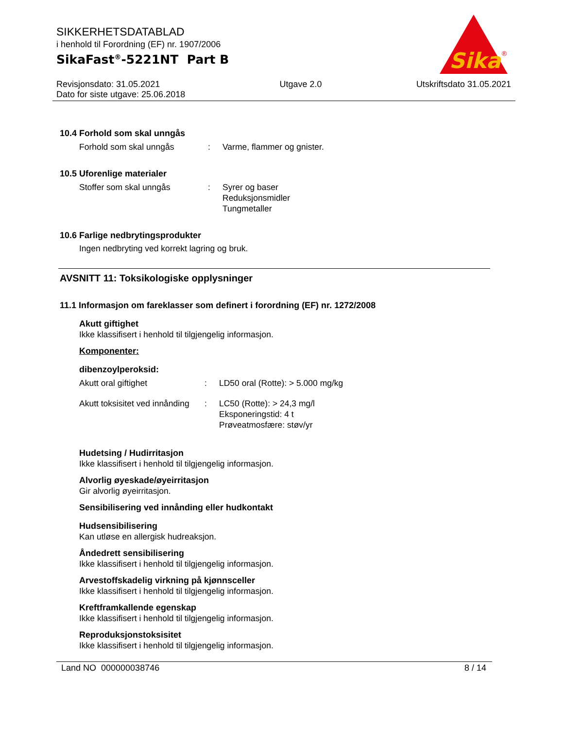SIKKERHETSDATABLAD
i henhold til Forordning (EF) nr. 1907/2006
SikaFast<sup>®</sup>-5221NT Part B
Sika
®
Revisjonsdato: 31.05.2021
Dato for siste utgave: 25.06.2018
Utgave 2.0 Utskriftsdato 31.05.2021
10.4 Forhold som skal unngås
Forhold som skal unngås : Varme, flammer og gnister.
10.5 Uforenlige materialer
Stoffer som skal unngås : Syrer og baser
Reduksjonsmidler
Tungmetaller
10.6 Farlige nedbrytingsprodukter
Ingen nedbryting ved korrekt lagring og bruk.
AVSNITT 11: Toksikologiske opplysninger
11.1 Informasjon om fareklasser som definert i forordning (EF) nr. 1272/2008
Akutt giftighet
Ikke klassifisert i henhold til tilgjengelig informasjon.
Komponenter:
dibenzoylperoksid:
Akutt oral giftighet : LD50 oral (Rotte): > 5.000 mg/kg
Akutt toksisitet ved innånding
: LC50 (Rotte): > 24,3 mg/l
Eksponeringstid: 4 t
Prøveatmosfære: støv/yr
Hudetsing / Hudirritasjon
Ikke klassifisert i henhold til tilgjengelig informasjon.
Alvorlig øyeskade/øyeirritasjon
Gir alvorlig øyeirritasjon.
Sensibilisering ved innånding eller hudkontakt
Hudsensibilisering
Kan utløse en allergisk hudreaksjon.
Åndedrett sensibilisering
Ikke klassifisert i henhold til tilgjengelig informasjon.
Arvestoffskadelig virkning på kjønnsceller
Ikke klassifisert i henhold til tilgjengelig informasjon.
Kreftframkallende egenskap
Ikke klassifisert i henhold til tilgjengelig informasjon.
Reproduksjonstoksisitet
Ikke klassifisert i henhold til tilgjengelig informasjon.
Land NO 000000038746 8 / 14